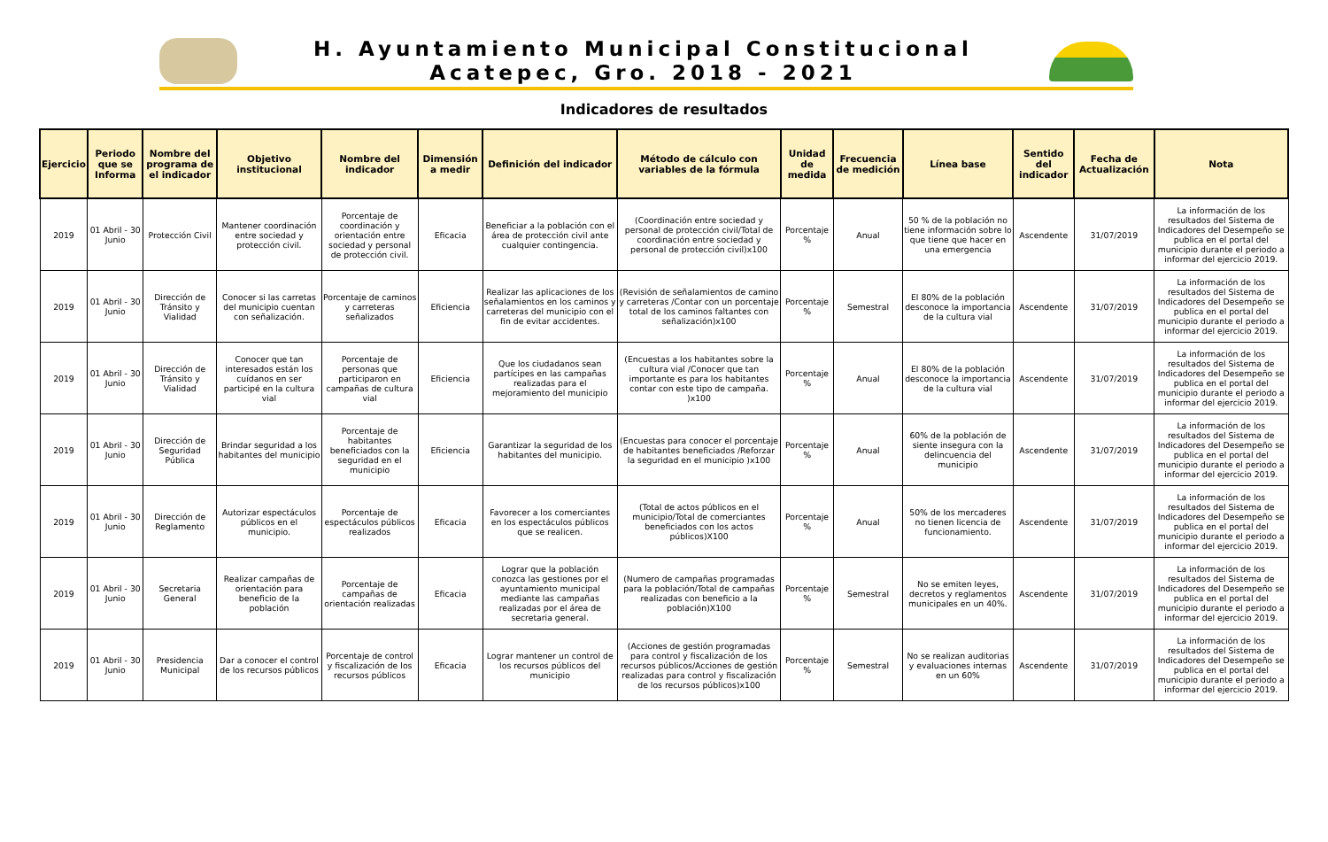H. Ayuntamiento Municipal Constitucional
Acatepec, Gro. 2018 - 2021
Indicadores de resultados
| Ejercicio | Periodo que se Informa | Nombre del programa de el indicador | Objetivo institucional | Nombre del indicador | Dimensión a medir | Definición del indicador | Método de cálculo con variables de la fórmula | Unidad de medida | Frecuencia de medición | Línea base | Sentido del indicador | Fecha de Actualización | Nota |
| --- | --- | --- | --- | --- | --- | --- | --- | --- | --- | --- | --- | --- | --- |
| 2019 | 01 Abril - 30 Junio | Protección Civil | Mantener coordinación entre sociedad y protección civil. | Porcentaje de coordinación y orientación entre sociedad y personal de protección civil. | Eficacia | Beneficiar a la población con el área de protección civil ante cualquier contingencia. | (Coordinación entre sociedad y personal de protección civil/Total de coordinación entre sociedad y personal de protección civil)x100 | Porcentaje % | Anual | 50 % de la población no tiene información sobre lo que tiene que hacer en una emergencia | Ascendente | 31/07/2019 | La información de los resultados del Sistema de Indicadores del Desempeño se publica en el portal del municipio durante el periodo a informar del ejercicio 2019. |
| 2019 | 01 Abril - 30 Junio | Dirección de Tránsito y Vialidad | Conocer si las carretas del municipio cuentan con señalización. | Porcentaje de caminos y carreteras señalizados | Eficiencia | Realizar las aplicaciones de los señalamientos en los caminos y carreteras del municipio con el fin de evitar accidentes. | (Revisión de señalamientos de camino y carreteras /Contar con un porcentaje total de los caminos faltantes con señalización)x100 | Porcentaje % | Semestral | El 80% de la población desconoce la importancia de la cultura vial | Ascendente | 31/07/2019 | La información de los resultados del Sistema de Indicadores del Desempeño se publica en el portal del municipio durante el periodo a informar del ejercicio 2019. |
| 2019 | 01 Abril - 30 Junio | Dirección de Tránsito y Vialidad | Conocer que tan interesados están los cuídanos en ser participé en la cultura vial | Porcentaje de personas que participaron en campañas de cultura vial | Eficiencia | Que los ciudadanos sean partícipes en las campañas realizadas para el mejoramiento del municipio | (Encuestas a los habitantes sobre la cultura vial /Conocer que tan importante es para los habitantes contar con este tipo de campaña. )x100 | Porcentaje % | Anual | El 80% de la población desconoce la importancia de la cultura vial | Ascendente | 31/07/2019 | La información de los resultados del Sistema de Indicadores del Desempeño se publica en el portal del municipio durante el periodo a informar del ejercicio 2019. |
| 2019 | 01 Abril - 30 Junio | Dirección de Seguridad Pública | Brindar seguridad a los habitantes del municipio | Porcentaje de habitantes beneficiados con la seguridad en el municipio | Eficiencia | Garantizar la seguridad de los habitantes del municipio. | (Encuestas para conocer el porcentaje de habitantes beneficiados /Reforzar la seguridad en el municipio )x100 | Porcentaje % | Anual | 60% de la población de siente insegura con la delincuencia del municipio | Ascendente | 31/07/2019 | La información de los resultados del Sistema de Indicadores del Desempeño se publica en el portal del municipio durante el periodo a informar del ejercicio 2019. |
| 2019 | 01 Abril - 30 Junio | Dirección de Reglamento | Autorizar espectáculos públicos en el municipio. | Porcentaje de espectáculos públicos realizados | Eficacia | Favorecer a los comerciantes en los espectáculos públicos que se realicen. | (Total de actos públicos en el municipio/Total de comerciantes beneficiados con los actos públicos)X100 | Porcentaje % | Anual | 50% de los mercaderes no tienen licencia de funcionamiento. | Ascendente | 31/07/2019 | La información de los resultados del Sistema de Indicadores del Desempeño se publica en el portal del municipio durante el periodo a informar del ejercicio 2019. |
| 2019 | 01 Abril - 30 Junio | Secretaria General | Realizar campañas de orientación para beneficio de la población | Porcentaje de campañas de orientación realizadas | Eficacia | Lograr que la población conozca las gestiones por el ayuntamiento municipal mediante las campañas realizadas por el área de secretaria general. | (Numero de campañas programadas para la población/Total de campañas realizadas con beneficio a la población)X100 | Porcentaje % | Semestral | No se emiten leyes, decretos y reglamentos municipales en un 40%. | Ascendente | 31/07/2019 | La información de los resultados del Sistema de Indicadores del Desempeño se publica en el portal del municipio durante el periodo a informar del ejercicio 2019. |
| 2019 | 01 Abril - 30 Junio | Presidencia Municipal | Dar a conocer el control de los recursos públicos | Porcentaje de control y fiscalización de los recursos públicos | Eficacia | Lograr mantener un control de los recursos públicos del municipio | (Acciones de gestión programadas para control y fiscalización de los recursos públicos/Acciones de gestión realizadas para control y fiscalización de los recursos públicos)x100 | Porcentaje % | Semestral | No se realizan auditorias y evaluaciones internas en un 60% | Ascendente | 31/07/2019 | La información de los resultados del Sistema de Indicadores del Desempeño se publica en el portal del municipio durante el periodo a informar del ejercicio 2019. |